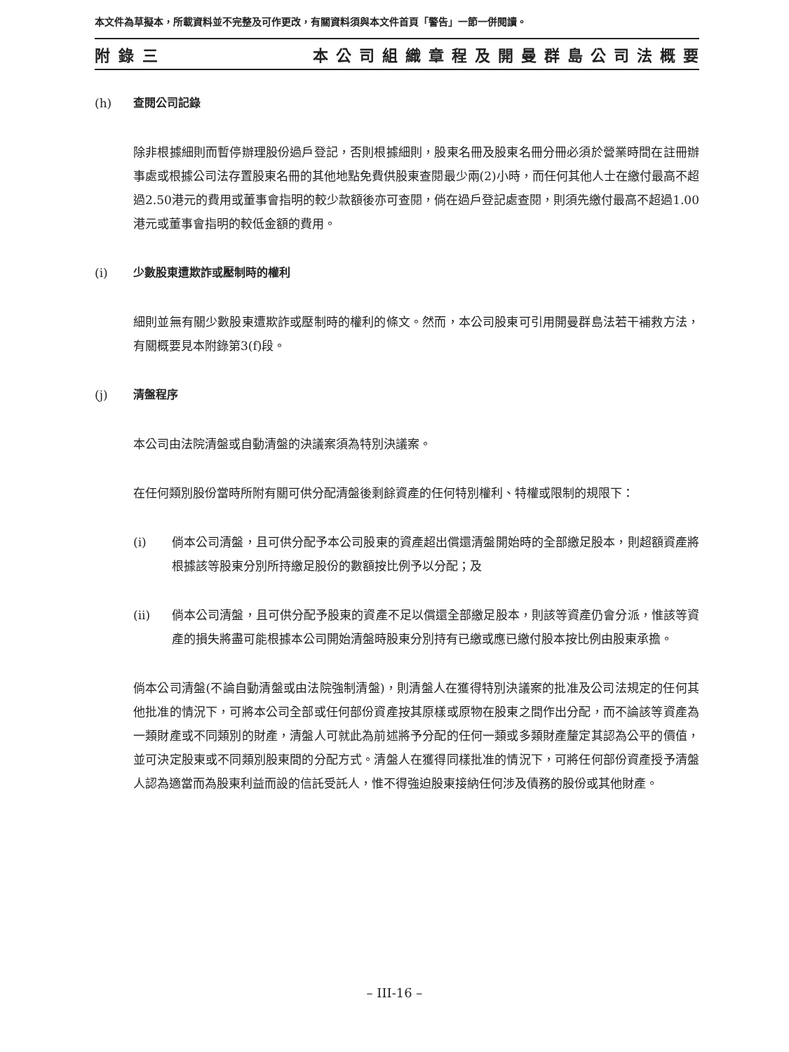本文件為草擬本，所載資料並不完整及可作更改，有關資料須與本文件首頁「警告」一節一併閱讀。
附錄三 本公司組織章程及開曼群島公司法概要
(h) 查閱公司記錄
除非根據細則而暫停辦理股份過戶登記，否則根據細則，股東名冊及股東名冊分冊必須於營業時間在註冊辦事處或根據公司法存置股東名冊的其他地點免費供股東查閱最少兩(2)小時，而任何其他人士在繳付最高不超過2.50港元的費用或董事會指明的較少款額後亦可查閱，倘在過戶登記處查閱，則須先繳付最高不超過1.00港元或董事會指明的較低金額的費用。
(i) 少數股東遭欺詐或壓制時的權利
細則並無有關少數股東遭欺詐或壓制時的權利的條文。然而，本公司股東可引用開曼群島法若干補救方法，有關概要見本附錄第3(f)段。
(j) 清盤程序
本公司由法院清盤或自動清盤的決議案須為特別決議案。
在任何類別股份當時所附有關可供分配清盤後剩餘資產的任何特別權利、特權或限制的規限下：
(i) 倘本公司清盤，且可供分配予本公司股東的資產超出償還清盤開始時的全部繳足股本，則超額資產將根據該等股東分別所持繳足股份的數額按比例予以分配；及
(ii) 倘本公司清盤，且可供分配予股東的資產不足以償還全部繳足股本，則該等資產仍會分派，惟該等資產的損失將盡可能根據本公司開始清盤時股東分別持有已繳或應已繳付股本按比例由股東承擔。
倘本公司清盤(不論自動清盤或由法院強制清盤)，則清盤人在獲得特別決議案的批准及公司法規定的任何其他批准的情況下，可將本公司全部或任何部份資產按其原樣或原物在股東之間作出分配，而不論該等資產為一類財產或不同類別的財產，清盤人可就此為前述將予分配的任何一類或多類財產釐定其認為公平的價值，並可決定股東或不同類別股東間的分配方式。清盤人在獲得同樣批准的情況下，可將任何部份資產授予清盤人認為適當而為股東利益而設的信託受託人，惟不得強迫股東接納任何涉及債務的股份或其他財產。
– III-16 –